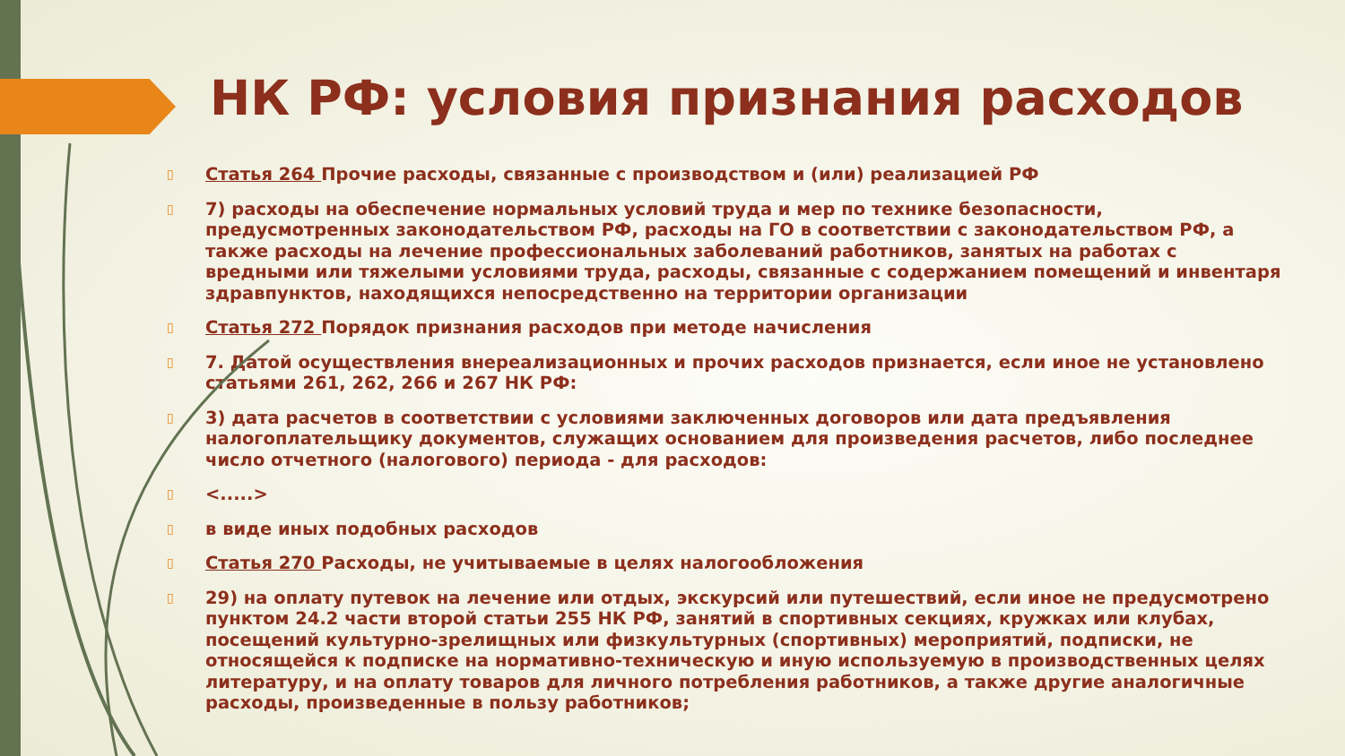НК РФ: условия признания расходов
▯
Статья 264 Прочие расходы, связанные с производством и (или) реализацией РФ
▯
7) расходы на обеспечение нормальных условий труда и мер по технике безопасности, предусмотренных законодательством РФ, расходы на ГО в соответствии с законодательством РФ, а также расходы на лечение профессиональных заболеваний работников, занятых на работах с вредными или тяжелыми условиями труда, расходы, связанные с содержанием помещений и инвентаря здравпунктов, находящихся непосредственно на территории организации
▯
Статья 272 Порядок признания расходов при методе начисления
▯
7. Датой осуществления внереализационных и прочих расходов признается, если иное не установлено статьями 261, 262, 266 и 267 НК РФ:
▯
3) дата расчетов в соответствии с условиями заключенных договоров или дата предъявления налогоплательщику документов, служащих основанием для произведения расчетов, либо последнее число отчетного (налогового) периода - для расходов:
▯
<.....>
▯
в виде иных подобных расходов
▯
Статья 270 Расходы, не учитываемые в целях налогообложения
▯
29) на оплату путевок на лечение или отдых, экскурсий или путешествий, если иное не предусмотрено пунктом 24.2 части второй статьи 255 НК РФ, занятий в спортивных секциях, кружках или клубах, посещений культурно-зрелищных или физкультурных (спортивных) мероприятий, подписки, не относящейся к подписке на нормативно-техническую и иную используемую в производственных целях литературу, и на оплату товаров для личного потребления работников, а также другие аналогичные расходы, произведенные в пользу работников;